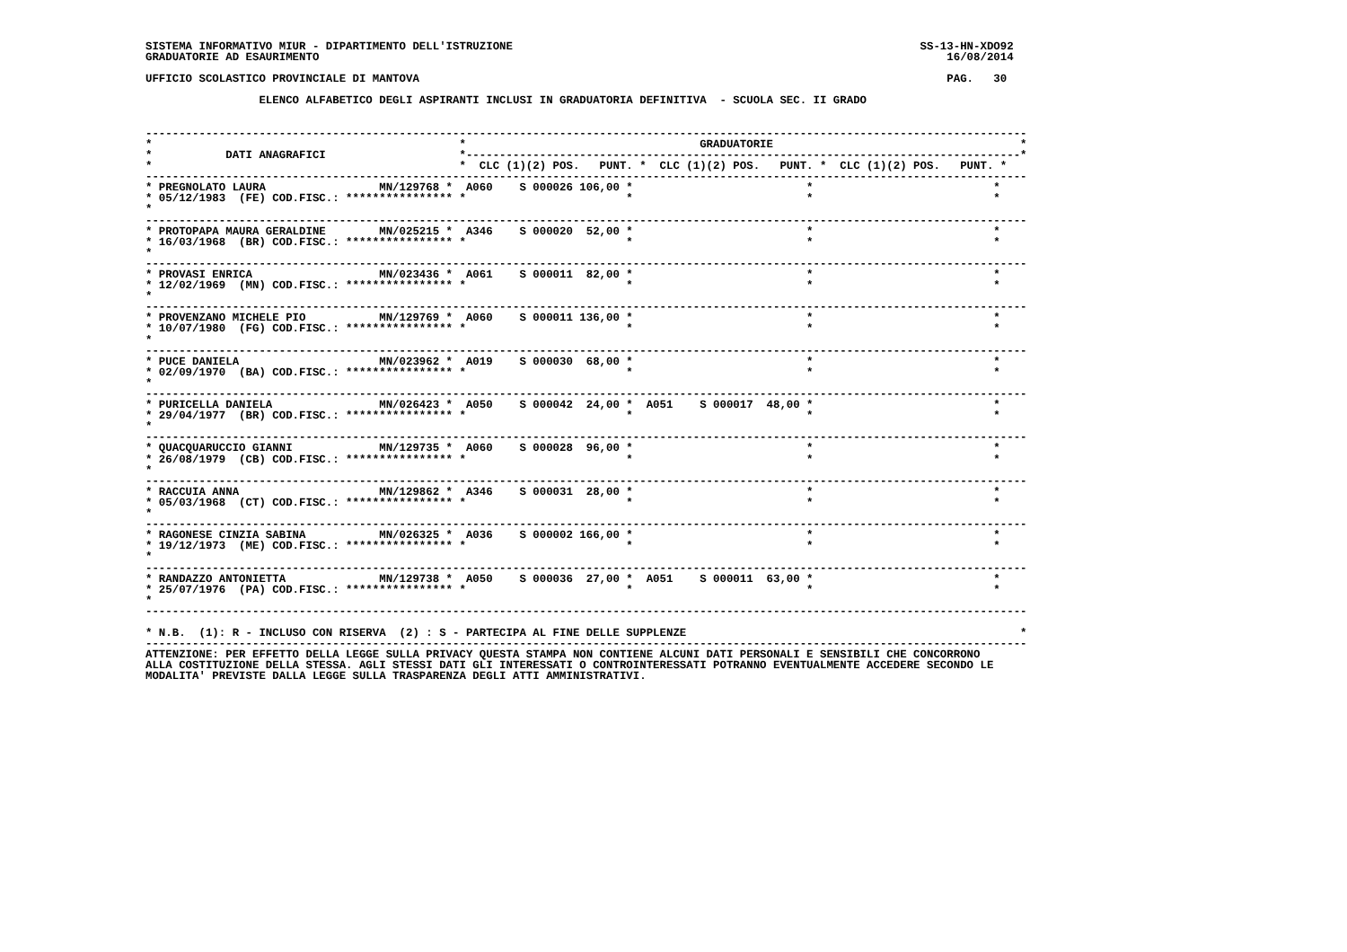SISTEMA INFORMATIVO MIUR - DIPARTIMENTO DELL'ISTRUZIONE                                                             SS-13-HN-XDO92
GRADUATORIE AD ESAURIMENTO                                                                                              16/08/2014

UFFICIO SCOLASTICO PROVINCIALE DI MANTOVA                                                                               PAG.   30

                 ELENCO ALFABETICO DEGLI ASPIRANTI INCLUSI IN GRADUATORIA DEFINITIVA  - SCUOLA SEC. II GRADO


------------------------------------------------------------------------------------------------------------------------------------
*                                              *                                   GRADUATORIE                                     *
*           DATI ANAGRAFICI                    *-----------------------------------------------------------------------------------*
*                                              *  CLC (1)(2) POS.   PUNT. *  CLC (1)(2) POS.   PUNT. *  CLC (1)(2) POS.   PUNT. *
------------------------------------------------------------------------------------------------------------------------------------
* PREGNOLATO LAURA                 MN/129768 *  A060    S 000026 106,00 *                          *                           *
* 05/12/1983  (FE) COD.FISC.: **************** *                        *                          *                           *
*
------------------------------------------------------------------------------------------------------------------------------------
* PROTOPAPA MAURA GERALDINE        MN/025215 *  A346    S 000020  52,00 *                          *                           *
* 16/03/1968  (BR) COD.FISC.: **************** *                        *                          *                           *
*
------------------------------------------------------------------------------------------------------------------------------------
* PROVASI ENRICA                   MN/023436 *  A061    S 000011  82,00 *                          *                           *
* 12/02/1969  (MN) COD.FISC.: **************** *                        *                          *                           *
*
------------------------------------------------------------------------------------------------------------------------------------
* PROVENZANO MICHELE PIO           MN/129769 *  A060    S 000011 136,00 *                          *                           *
* 10/07/1980  (FG) COD.FISC.: **************** *                        *                          *                           *
*
------------------------------------------------------------------------------------------------------------------------------------
* PUCE DANIELA                     MN/023962 *  A019    S 000030  68,00 *                          *                           *
* 02/09/1970  (BA) COD.FISC.: **************** *                        *                          *                           *
*
------------------------------------------------------------------------------------------------------------------------------------
* PURICELLA DANIELA                MN/026423 *  A050    S 000042  24,00 *  A051    S 000017  48,00 *                           *
* 29/04/1977  (BR) COD.FISC.: **************** *                        *                          *                           *
*
------------------------------------------------------------------------------------------------------------------------------------
* QUACQUARUCCIO GIANNI             MN/129735 *  A060    S 000028  96,00 *                          *                           *
* 26/08/1979  (CB) COD.FISC.: **************** *                        *                          *                           *
*
------------------------------------------------------------------------------------------------------------------------------------
* RACCUIA ANNA                     MN/129862 *  A346    S 000031  28,00 *                          *                           *
* 05/03/1968  (CT) COD.FISC.: **************** *                        *                          *                           *
*
------------------------------------------------------------------------------------------------------------------------------------
* RAGONESE CINZIA SABINA           MN/026325 *  A036    S 000002 166,00 *                          *                           *
* 19/12/1973  (ME) COD.FISC.: **************** *                        *                          *                           *
*
------------------------------------------------------------------------------------------------------------------------------------
* RANDAZZO ANTONIETTA              MN/129738 *  A050    S 000036  27,00 *  A051    S 000011  63,00 *                           *
* 25/07/1976  (PA) COD.FISC.: **************** *                        *                          *                           *
*
------------------------------------------------------------------------------------------------------------------------------------

* N.B.  (1): R - INCLUSO CON RISERVA  (2) : S - PARTECIPA AL FINE DELLE SUPPLENZE                                                  *
------------------------------------------------------------------------------------------------------------------------------------
ATTENZIONE: PER EFFETTO DELLA LEGGE SULLA PRIVACY QUESTA STAMPA NON CONTIENE ALCUNI DATI PERSONALI E SENSIBILI CHE CONCORRONO
ALLA COSTITUZIONE DELLA STESSA. AGLI STESSI DATI GLI INTERESSATI O CONTROINTERESSATI POTRANNO EVENTUALMENTE ACCEDERE SECONDO LE
MODALITA' PREVISTE DALLA LEGGE SULLA TRASPARENZA DEGLI ATTI AMMINISTRATIVI.